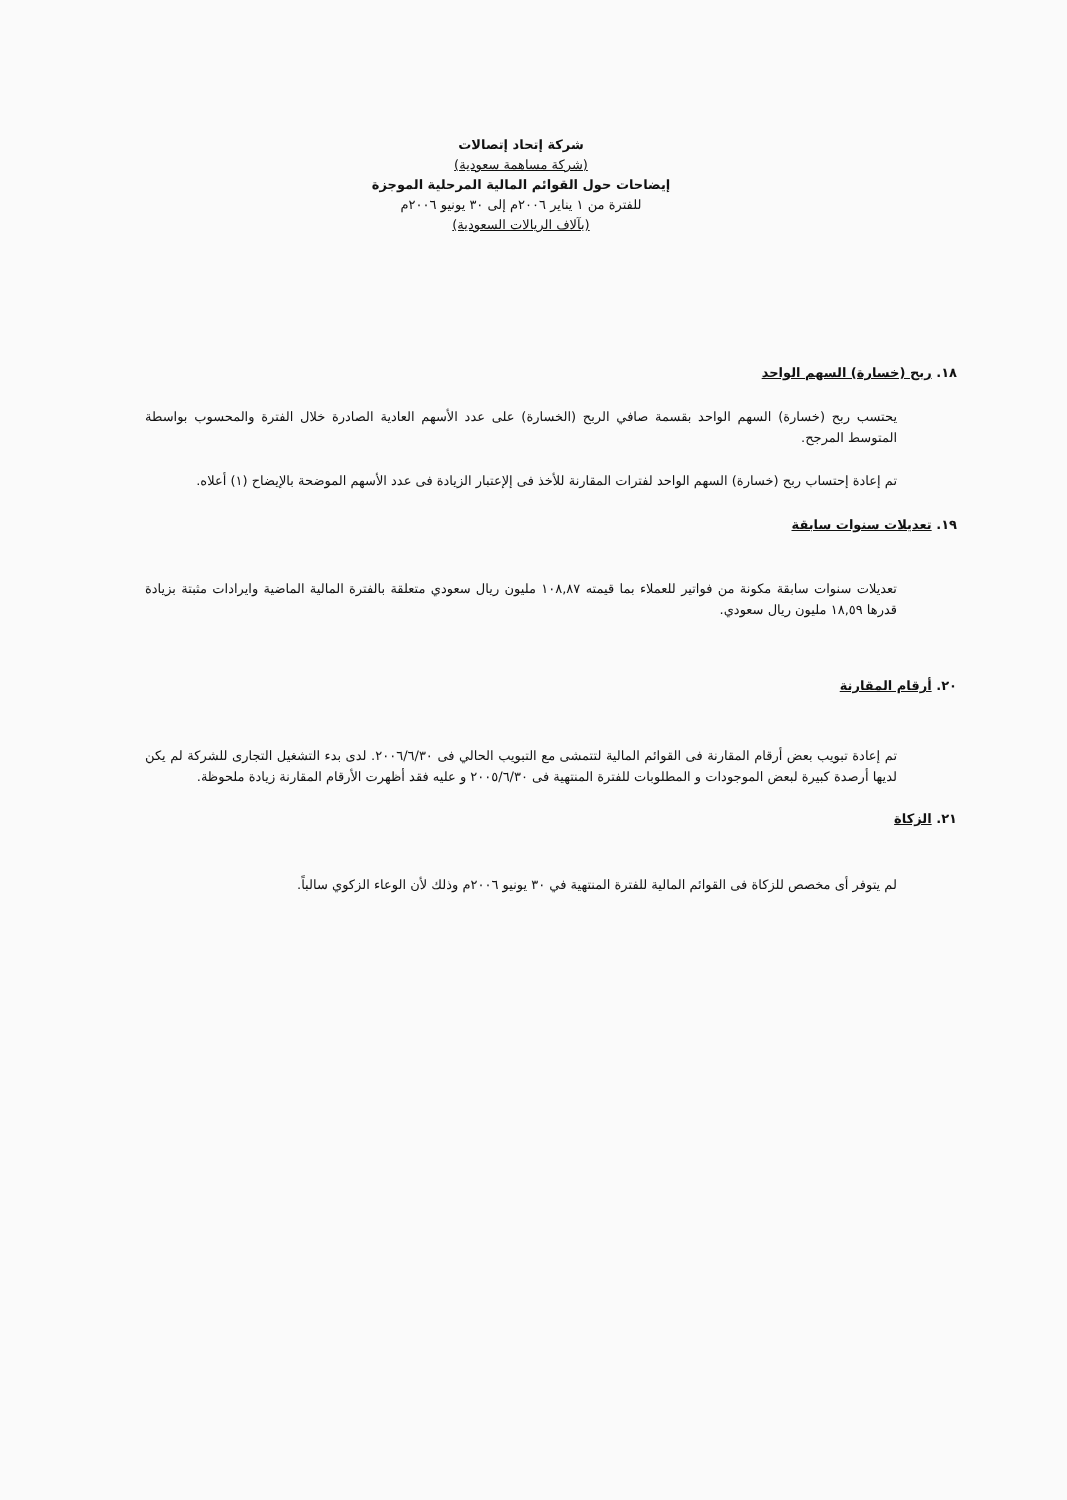شركة إتحاد إتصالات
(شركة مساهمة سعودية)
إيضاحات حول القوائم المالية المرحلية الموجزة
للفترة من ١ يناير ٢٠٠٦م إلى ٣٠ يونيو ٢٠٠٦م
(بآلاف الريالات السعودية)
١٨. ربح (خسارة) السهم الواحد
يحتسب ربح (خسارة) السهم الواحد بقسمة صافي الربح (الخسارة) على عدد الأسهم العادية الصادرة خلال الفترة والمحسوب بواسطة المتوسط المرجح.
تم إعادة إحتساب ربح (خسارة) السهم الواحد لفترات المقارنة للأخذ فى إلإعتبار الزيادة فى عدد الأسهم الموضحة بالإيضاح (١) أعلاه.
١٩. تعديلات سنوات سابقة
تعديلات سنوات سابقة مكونة من فواتير للعملاء بما قيمته ١٠٨,٨٧ مليون ريال سعودي متعلقة بالفترة المالية الماضية وايرادات مثبتة بزيادة قدرها ١٨,٥٩ مليون ريال سعودي.
٢٠. أرقام المقارنة
تم إعادة تبويب بعض أرقام المقارنة فى القوائم المالية لتتمشى مع التبويب الحالي فى ٢٠٠٦/٦/٣٠. لدى بدء التشغيل التجارى للشركة لم يكن لديها أرصدة كبيرة لبعض الموجودات و المطلوبات للفترة المنتهية فى ٢٠٠٥/٦/٣٠ و عليه فقد أظهرت الأرقام المقارنة زيادة ملحوظة.
٢١. الزكاة
لم يتوفر أى مخصص للزكاة فى القوائم المالية للفترة المنتهية في ٣٠ يونيو ٢٠٠٦م وذلك لأن الوعاء الزكوي سالباً.